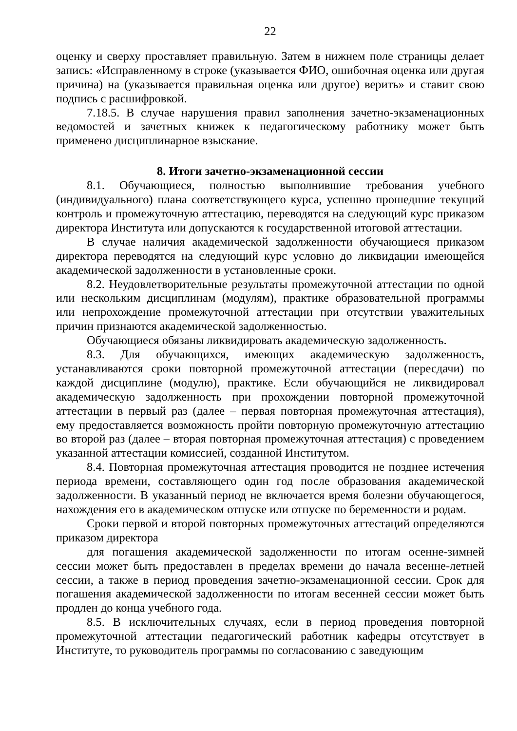22
оценку и сверху проставляет правильную. Затем в нижнем поле страницы делает запись: «Исправленному в строке (указывается ФИО, ошибочная оценка или другая причина) на (указывается правильная оценка или другое) верить» и ставит свою подпись с расшифровкой.
7.18.5. В случае нарушения правил заполнения зачетно-экзаменационных ведомостей и зачетных книжек к педагогическому работнику может быть применено дисциплинарное взыскание.
8. Итоги зачетно-экзаменационной сессии
8.1. Обучающиеся, полностью выполнившие требования учебного (индивидуального) плана соответствующего курса, успешно прошедшие текущий контроль и промежуточную аттестацию, переводятся на следующий курс приказом директора Института или допускаются к государственной итоговой аттестации.
В случае наличия академической задолженности обучающиеся приказом директора переводятся на следующий курс условно до ликвидации имеющейся академической задолженности в установленные сроки.
8.2. Неудовлетворительные результаты промежуточной аттестации по одной или нескольким дисциплинам (модулям), практике образовательной программы или непрохождение промежуточной аттестации при отсутствии уважительных причин признаются академической задолженностью.
Обучающиеся обязаны ликвидировать академическую задолженность.
8.3. Для обучающихся, имеющих академическую задолженность, устанавливаются сроки повторной промежуточной аттестации (пересдачи) по каждой дисциплине (модулю), практике. Если обучающийся не ликвидировал академическую задолженность при прохождении повторной промежуточной аттестации в первый раз (далее – первая повторная промежуточная аттестация), ему предоставляется возможность пройти повторную промежуточную аттестацию во второй раз (далее – вторая повторная промежуточная аттестация) с проведением указанной аттестации комиссией, созданной Институтом.
8.4. Повторная промежуточная аттестация проводится не позднее истечения периода времени, составляющего один год после образования академической задолженности. В указанный период не включается время болезни обучающегося, нахождения его в академическом отпуске или отпуске по беременности и родам.
Сроки первой и второй повторных промежуточных аттестаций определяются приказом директора
для погашения академической задолженности по итогам осенне-зимней сессии может быть предоставлен в пределах времени до начала весенне-летней сессии, а также в период проведения зачетно-экзаменационной сессии. Срок для погашения академической задолженности по итогам весенней сессии может быть продлен до конца учебного года.
8.5. В исключительных случаях, если в период проведения повторной промежуточной аттестации педагогический работник кафедры отсутствует в Институте, то руководитель программы по согласованию с заведующим